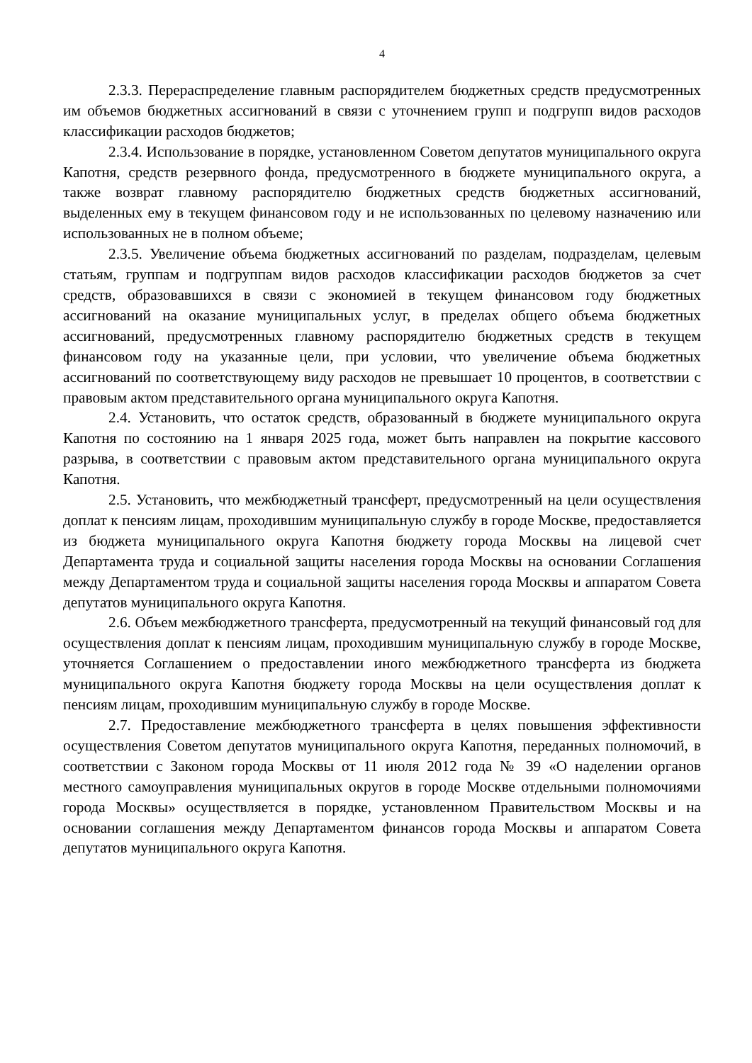4
2.3.3. Перераспределение главным распорядителем бюджетных средств предусмотренных им объемов бюджетных ассигнований в связи с уточнением групп и подгрупп видов расходов классификации расходов бюджетов;
2.3.4. Использование в порядке, установленном Советом депутатов муниципального округа Капотня, средств резервного фонда, предусмотренного в бюджете муниципального округа, а также возврат главному распорядителю бюджетных средств бюджетных ассигнований, выделенных ему в текущем финансовом году и не использованных по целевому назначению или использованных не в полном объеме;
2.3.5. Увеличение объема бюджетных ассигнований по разделам, подразделам, целевым статьям, группам и подгруппам видов расходов классификации расходов бюджетов за счет средств, образовавшихся в связи с экономией в текущем финансовом году бюджетных ассигнований на оказание муниципальных услуг, в пределах общего объема бюджетных ассигнований, предусмотренных главному распорядителю бюджетных средств в текущем финансовом году на указанные цели, при условии, что увеличение объема бюджетных ассигнований по соответствующему виду расходов не превышает 10 процентов, в соответствии с правовым актом представительного органа муниципального округа Капотня.
2.4. Установить, что остаток средств, образованный в бюджете муниципального округа Капотня по состоянию на 1 января 2025 года, может быть направлен на покрытие кассового разрыва, в соответствии с правовым актом представительного органа муниципального округа Капотня.
2.5. Установить, что межбюджетный трансферт, предусмотренный на цели осуществления доплат к пенсиям лицам, проходившим муниципальную службу в городе Москве, предоставляется из бюджета муниципального округа Капотня бюджету города Москвы на лицевой счет Департамента труда и социальной защиты населения города Москвы на основании Соглашения между Департаментом труда и социальной защиты населения города Москвы и аппаратом Совета депутатов муниципального округа Капотня.
2.6. Объем межбюджетного трансферта, предусмотренный на текущий финансовый год для осуществления доплат к пенсиям лицам, проходившим муниципальную службу в городе Москве, уточняется Соглашением о предоставлении иного межбюджетного трансферта из бюджета муниципального округа Капотня бюджету города Москвы на цели осуществления доплат к пенсиям лицам, проходившим муниципальную службу в городе Москве.
2.7. Предоставление межбюджетного трансферта в целях повышения эффективности осуществления Советом депутатов муниципального округа Капотня, переданных полномочий, в соответствии с Законом города Москвы от 11 июля 2012 года № 39 «О наделении органов местного самоуправления муниципальных округов в городе Москве отдельными полномочиями города Москвы» осуществляется в порядке, установленном Правительством Москвы и на основании соглашения между Департаментом финансов города Москвы и аппаратом Совета депутатов муниципального округа Капотня.